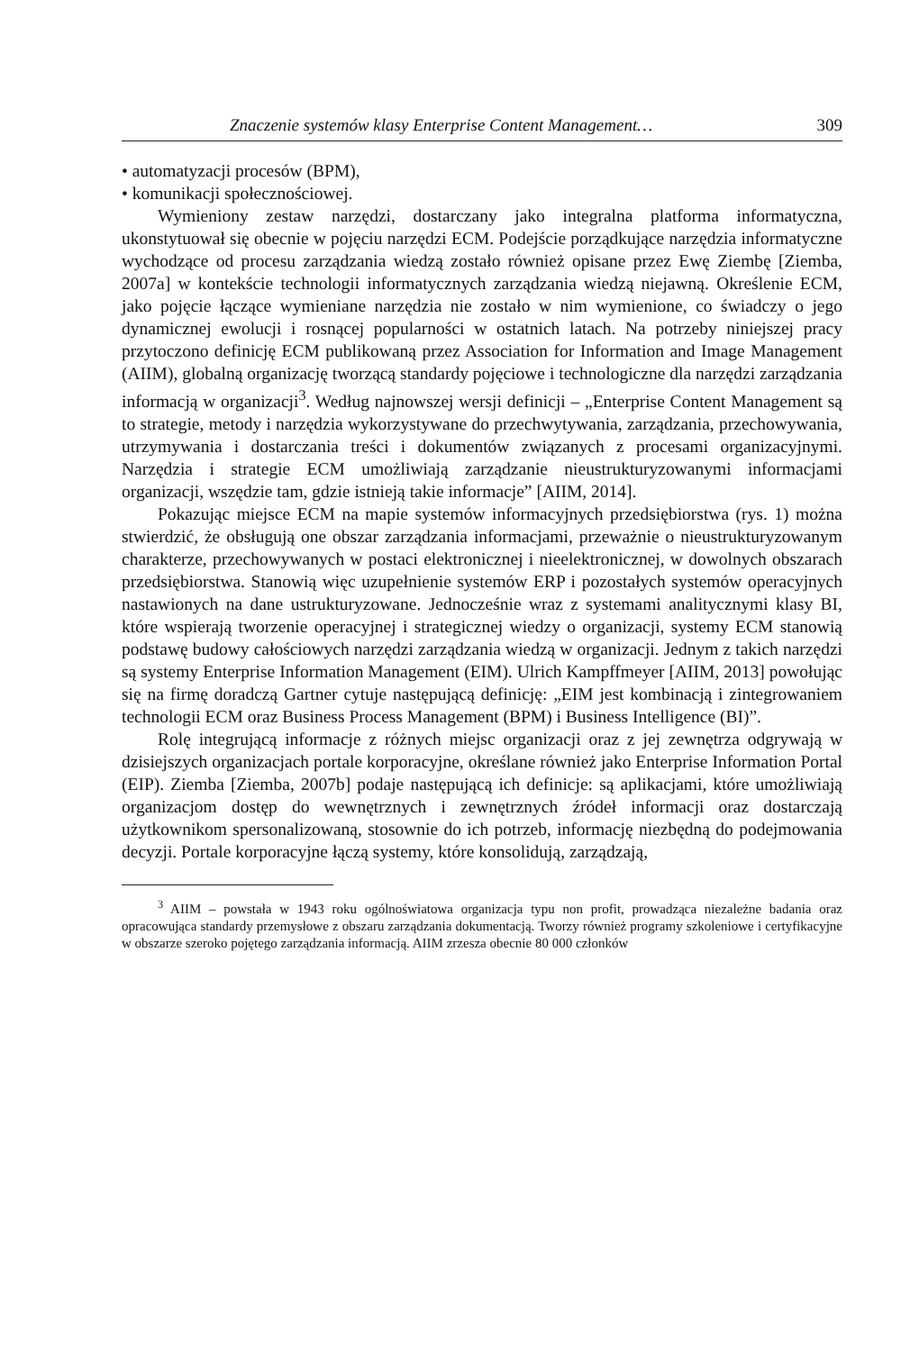Znaczenie systemów klasy Enterprise Content Management… 309
• automatyzacji procesów (BPM),
• komunikacji społecznościowej.
Wymieniony zestaw narzędzi, dostarczany jako integralna platforma informatyczna, ukonstytuował się obecnie w pojęciu narzędzi ECM. Podejście porządkujące narzędzia informatyczne wychodzące od procesu zarządzania wiedzą zostało również opisane przez Ewę Ziembę [Ziemba, 2007a] w kontekście technologii informatycznych zarządzania wiedzą niejawną. Określenie ECM, jako pojęcie łączące wymieniane narzędzia nie zostało w nim wymienione, co świadczy o jego dynamicznej ewolucji i rosnącej popularności w ostatnich latach. Na potrzeby niniejszej pracy przytoczono definicję ECM publikowaną przez Association for Information and Image Management (AIIM), globalną organizację tworzącą standardy pojęciowe i technologiczne dla narzędzi zarządzania informacją w organizacji<sup>3</sup>. Według najnowszej wersji definicji – „Enterprise Content Management są to strategie, metody i narzędzia wykorzystywane do przechwytywania, zarządzania, przechowywania, utrzymywania i dostarczania treści i dokumentów związanych z procesami organizacyjnymi. Narzędzia i strategie ECM umożliwiają zarządzanie nieustrukturyzowanymi informacjami organizacji, wszędzie tam, gdzie istnieją takie informacje” [AIIM, 2014].
Pokazując miejsce ECM na mapie systemów informacyjnych przedsiębiorstwa (rys. 1) można stwierdzić, że obsługują one obszar zarządzania informacjami, przeważnie o nieustrukturyzowanym charakterze, przechowywanych w postaci elektronicznej i nieelektronicznej, w dowolnych obszarach przedsiębiorstwa. Stanowią więc uzupełnienie systemów ERP i pozostałych systemów operacyjnych nastawionych na dane ustrukturyzowane. Jednocześnie wraz z systemami analitycznymi klasy BI, które wspierają tworzenie operacyjnej i strategicznej wiedzy o organizacji, systemy ECM stanowią podstawę budowy całościowych narzędzi zarządzania wiedzą w organizacji. Jednym z takich narzędzi są systemy Enterprise Information Management (EIM). Ulrich Kampffmeyer [AIIM, 2013] powołując się na firmę doradczą Gartner cytuje następującą definicję: „EIM jest kombinacją i zintegrowaniem technologii ECM oraz Business Process Management (BPM) i Business Intelligence (BI)”.
Rolę integrującą informacje z różnych miejsc organizacji oraz z jej zewnętrza odgrywają w dzisiejszych organizacjach portale korporacyjne, określane również jako Enterprise Information Portal (EIP). Ziemba [Ziemba, 2007b] podaje następującą ich definicje: są aplikacjami, które umożliwiają organizacjom dostęp do wewnętrznych i zewnętrznych źródeł informacji oraz dostarczają użytkownikom spersonalizowaną, stosownie do ich potrzeb, informację niezbędną do podejmowania decyzji. Portale korporacyjne łączą systemy, które konsolidują, zarządzają,
<sup>3</sup> AIIM – powstała w 1943 roku ogólnoświatowa organizacja typu non profit, prowadząca niezależne badania oraz opracowująca standardy przemysłowe z obszaru zarządzania dokumentacją. Tworzy również programy szkoleniowe i certyfikacyjne w obszarze szeroko pojętego zarządzania informacją. AIIM zrzesza obecnie 80 000 członków